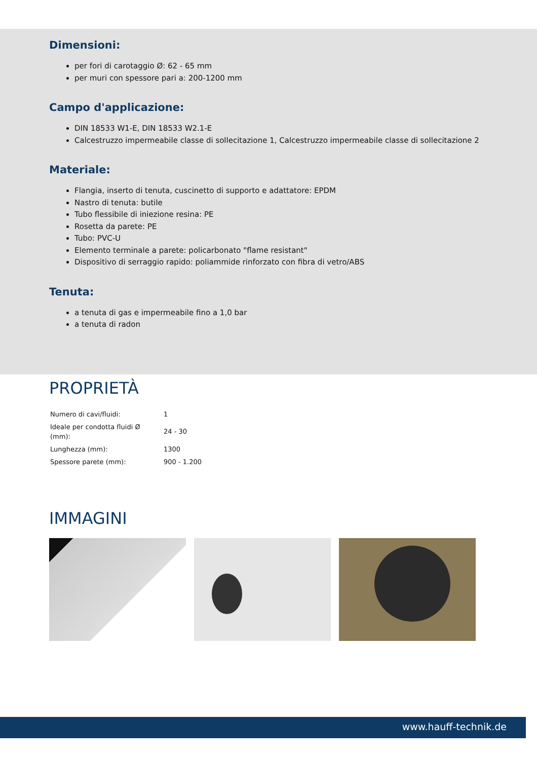Dimensioni:
per fori di carotaggio Ø: 62 - 65 mm
per muri con spessore pari a: 200-1200 mm
Campo d'applicazione:
DIN 18533 W1-E, DIN 18533 W2.1-E
Calcestruzzo impermeabile classe di sollecitazione 1, Calcestruzzo impermeabile classe di sollecitazione 2
Materiale:
Flangia, inserto di tenuta, cuscinetto di supporto e adattatore: EPDM
Nastro di tenuta: butile
Tubo flessibile di iniezione resina: PE
Rosetta da parete: PE
Tubo: PVC-U
Elemento terminale a parete: policarbonato "flame resistant"
Dispositivo di serraggio rapido: poliammide rinforzato con fibra di vetro/ABS
Tenuta:
a tenuta di gas e impermeabile fino a 1,0 bar
a tenuta di radon
PROPRIETÀ
| Numero di cavi/fluidi: | 1 |
| Ideale per condotta fluidi Ø (mm): | 24 - 30 |
| Lunghezza (mm): | 1300 |
| Spessore parete (mm): | 900 - 1.200 |
IMMAGINI
www.hauff-technik.de